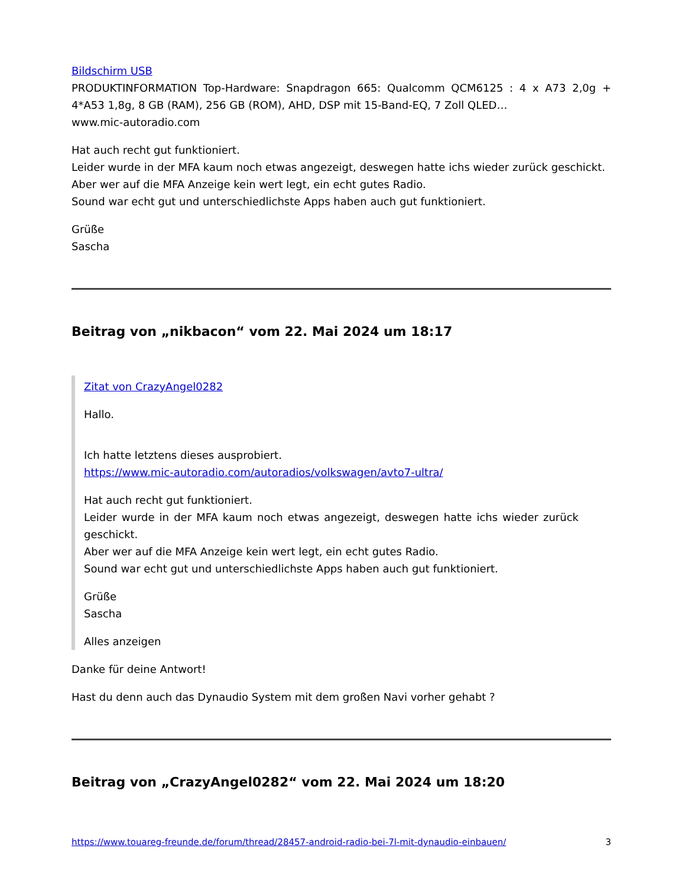Bildschirm USB
PRODUKTINFORMATION Top-Hardware: Snapdragon 665: Qualcomm QCM6125 : 4 x A73 2,0g + 4*A53 1,8g, 8 GB (RAM), 256 GB (ROM), AHD, DSP mit 15-Band-EQ, 7 Zoll QLED…
www.mic-autoradio.com
Hat auch recht gut funktioniert.
Leider wurde in der MFA kaum noch etwas angezeigt, deswegen hatte ichs wieder zurück geschickt.
Aber wer auf die MFA Anzeige kein wert legt, ein echt gutes Radio.
Sound war echt gut und unterschiedlichste Apps haben auch gut funktioniert.
Grüße
Sascha
Beitrag von „nikbacon“ vom 22. Mai 2024 um 18:17
Zitat von CrazyAngel0282
Hallo.
Ich hatte letztens dieses ausprobiert.
https://www.mic-autoradio.com/autoradios/volkswagen/avto7-ultra/
Hat auch recht gut funktioniert.
Leider wurde in der MFA kaum noch etwas angezeigt, deswegen hatte ichs wieder zurück geschickt.
Aber wer auf die MFA Anzeige kein wert legt, ein echt gutes Radio.
Sound war echt gut und unterschiedlichste Apps haben auch gut funktioniert.
Grüße
Sascha
Alles anzeigen
Danke für deine Antwort!
Hast du denn auch das Dynaudio System mit dem großen Navi vorher gehabt ?
Beitrag von „CrazyAngel0282“ vom 22. Mai 2024 um 18:20
https://www.touareg-freunde.de/forum/thread/28457-android-radio-bei-7l-mit-dynaudio-einbauen/ 3